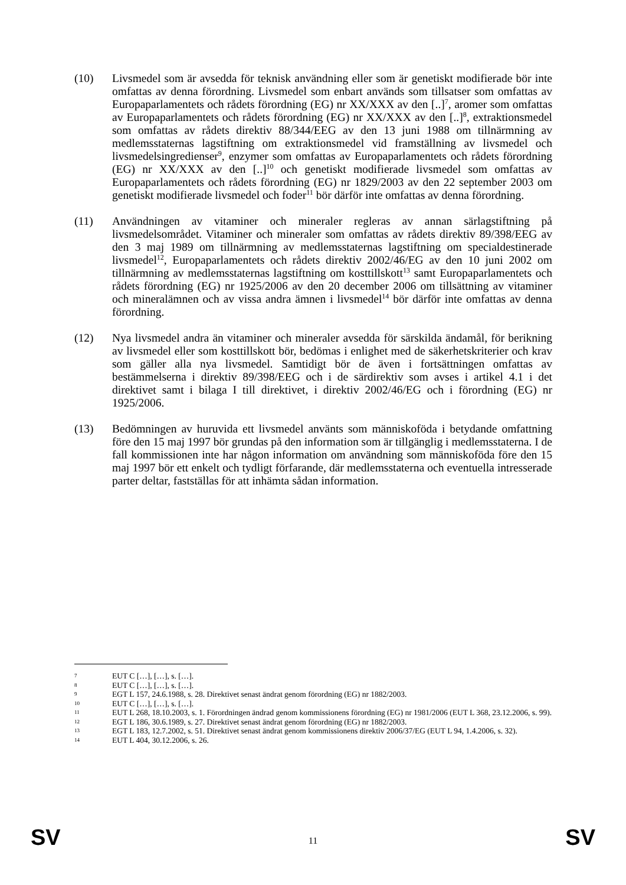(10) Livsmedel som är avsedda för teknisk användning eller som är genetiskt modifierade bör inte omfattas av denna förordning. Livsmedel som enbart används som tillsatser som omfattas av Europaparlamentets och rådets förordning (EG) nr XX/XXX av den [..]<sup>7</sup>, aromer som omfattas av Europaparlamentets och rådets förordning (EG) nr XX/XXX av den [..]<sup>8</sup>, extraktionsmedel som omfattas av rådets direktiv 88/344/EEG av den 13 juni 1988 om tillnärmning av medlemsstaternas lagstiftning om extraktionsmedel vid framställning av livsmedel och livsmedelsingredienser<sup>9</sup>, enzymer som omfattas av Europaparlamentets och rådets förordning (EG) nr XX/XXX av den [..]<sup>10</sup> och genetiskt modifierade livsmedel som omfattas av Europaparlamentets och rådets förordning (EG) nr 1829/2003 av den 22 september 2003 om genetiskt modifierade livsmedel och foder<sup>11</sup> bör därför inte omfattas av denna förordning.
(11) Användningen av vitaminer och mineraler regleras av annan särlagstiftning på livsmedelsområdet. Vitaminer och mineraler som omfattas av rådets direktiv 89/398/EEG av den 3 maj 1989 om tillnärmning av medlemsstaternas lagstiftning om specialdestinerade livsmedel<sup>12</sup>, Europaparlamentets och rådets direktiv 2002/46/EG av den 10 juni 2002 om tillnärmning av medlemsstaternas lagstiftning om kosttillskott<sup>13</sup> samt Europaparlamentets och rådets förordning (EG) nr 1925/2006 av den 20 december 2006 om tillsättning av vitaminer och mineralämnen och av vissa andra ämnen i livsmedel<sup>14</sup> bör därför inte omfattas av denna förordning.
(12) Nya livsmedel andra än vitaminer och mineraler avsedda för särskilda ändamål, för berikning av livsmedel eller som kosttillskott bör, bedömas i enlighet med de säkerhetskriterier och krav som gäller alla nya livsmedel. Samtidigt bör de även i fortsättningen omfattas av bestämmelserna i direktiv 89/398/EEG och i de särdirektiv som avses i artikel 4.1 i det direktivet samt i bilaga I till direktivet, i direktiv 2002/46/EG och i förordning (EG) nr 1925/2006.
(13) Bedömningen av huruvida ett livsmedel använts som människoföda i betydande omfattning före den 15 maj 1997 bör grundas på den information som är tillgänglig i medlemsstaterna. I de fall kommissionen inte har någon information om användning som människoföda före den 15 maj 1997 bör ett enkelt och tydligt förfarande, där medlemsstaterna och eventuella intresserade parter deltar, fastställas för att inhämta sådan information.
7
EUT C […], […], s. […].
8
EUT C […], […], s. […].
9
EGT L 157, 24.6.1988, s. 28. Direktivet senast ändrat genom förordning (EG) nr 1882/2003.
10
EUT C […], […], s. […].
11
EUT L 268, 18.10.2003, s. 1. Förordningen ändrad genom kommissionens förordning (EG) nr 1981/2006 (EUT L 368, 23.12.2006, s. 99).
12
EGT L 186, 30.6.1989, s. 27. Direktivet senast ändrat genom förordning (EG) nr 1882/2003.
13
EGT L 183, 12.7.2002, s. 51. Direktivet senast ändrat genom kommissionens direktiv 2006/37/EG (EUT L 94, 1.4.2006, s. 32).
14
EUT L 404, 30.12.2006, s. 26.
SV 11 SV